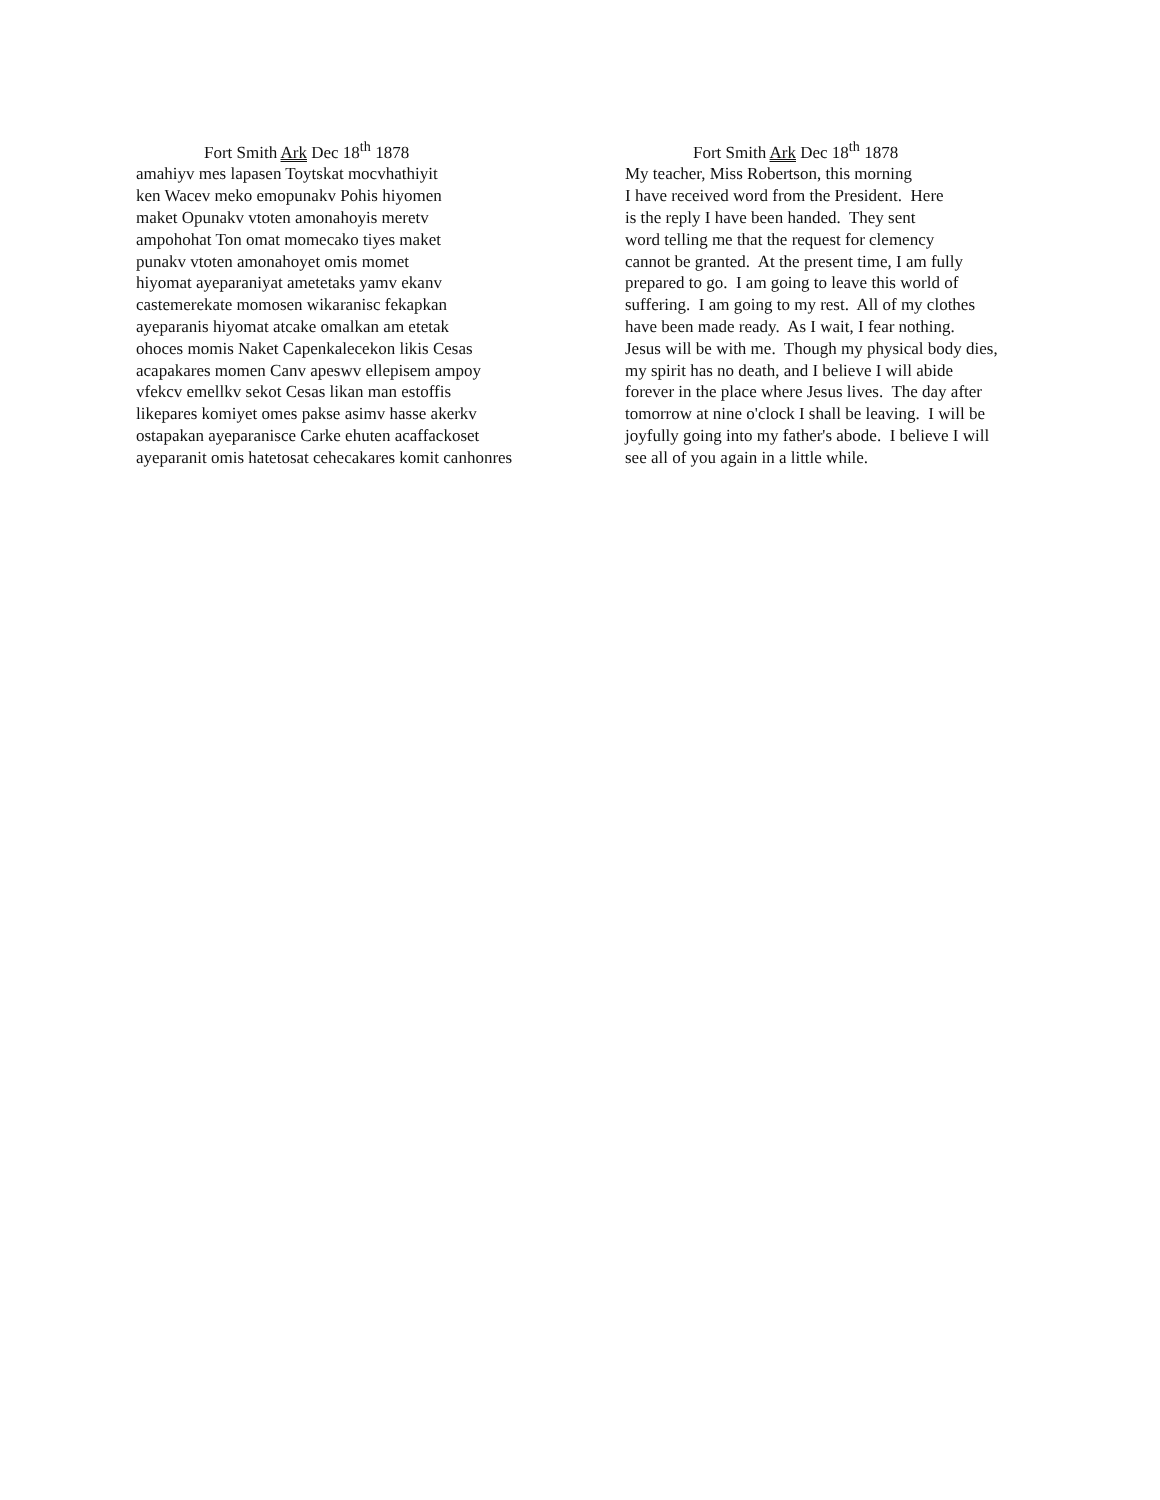Fort Smith Ark Dec 18<sup>th</sup> 1878
amahiyv mes lapasen Toytskat mocvhathiyit ken Wacev meko emopunakv Pohis hiyomen maket Opunakv vtoten amonahoyis meretv ampohohat Ton omat momecako tiyes maket punakv vtoten amonahoyet omis momet hiyomat ayeparaniyat ametetaks yamv ekanv castemerekate momosen wikaranisc fekapkan ayeparanis hiyomat atcake omalkan am etetak ohoces momis Naket Capenkalecekon likis Cesas acapakares momen Canv apeswv ellepisem ampoy vfekcv emellkv sekot Cesas likan man estoffis likepares komiyet omes pakse asimv hasse akerkv ostapakan ayeparanisce Carke ehuten acaffackoset ayeparanit omis hatetosat cehecakares komit canhonres
Fort Smith Ark Dec 18<sup>th</sup> 1878
My teacher, Miss Robertson, this morning I have received word from the President. Here is the reply I have been handed. They sent word telling me that the request for clemency cannot be granted. At the present time, I am fully prepared to go. I am going to leave this world of suffering. I am going to my rest. All of my clothes have been made ready. As I wait, I fear nothing. Jesus will be with me. Though my physical body dies, my spirit has no death, and I believe I will abide forever in the place where Jesus lives. The day after tomorrow at nine o'clock I shall be leaving. I will be joyfully going into my father's abode. I believe I will see all of you again in a little while.